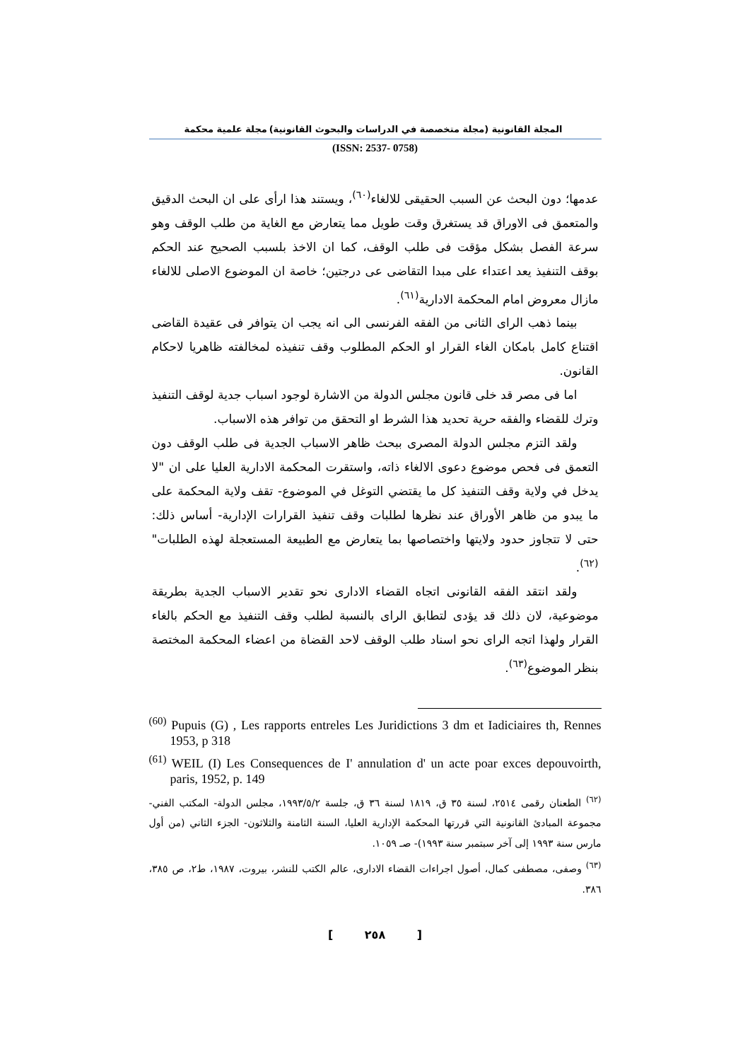المجلة القانونية (مجلة متخصصة في الدراسات والبحوث القانونية) مجلة علمية محكمة
(ISSN: 2537- 0758)
عدمها؛ دون البحث عن السبب الحقيقى للالغاء<sup>(٦٠)</sup>، ويستند هذا ارأى على ان البحث الدقيق والمتعمق فى الاوراق قد يستغرق وقت طويل مما يتعارض مع الغاية من طلب الوقف وهو سرعة الفصل بشكل مؤقت فى طلب الوقف، كما ان الاخذ بلسبب الصحيح عند الحكم بوقف التنفيذ يعد اعتداء على مبدا التقاضى عى درجتين؛ خاصة ان الموضوع الاصلى للالغاء مازال معروض امام المحكمة الادارية<sup>(٦١)</sup>.
بينما ذهب الراى الثانى من الفقه الفرنسى الى انه يجب ان يتوافر فى عقيدة القاضى اقتناع كامل بامكان الغاء القرار او الحكم المطلوب وقف تنفيذه لمخالفته ظاهريا لاحكام القانون.
اما فى مصر قد خلى قانون مجلس الدولة من الاشارة لوجود اسباب جدية لوقف التنفيذ وترك للقضاء والفقه حرية تحديد هذا الشرط او التحقق من توافر هذه الاسباب.
ولقد التزم مجلس الدولة المصرى ببحث ظاهر الاسباب الجدية فى طلب الوقف دون التعمق فى فحص موضوع دعوى الالغاء ذاته، واستقرت المحكمة الادارية العليا على ان "لا يدخل في ولاية وقف التنفيذ كل ما يقتضي التوغل في الموضوع- تقف ولاية المحكمة على ما يبدو من ظاهر الأوراق عند نظرها لطلبات وقف تنفيذ القرارات الإدارية- أساس ذلك: حتى لا تتجاوز حدود ولايتها واختصاصها بما يتعارض مع الطبيعة المستعجلة لهذه الطلبات"<sup>(٦٢)</sup>.
ولقد انتقد الفقه القانونى اتجاه القضاء الادارى نحو تقدير الاسباب الجدية بطريقة موضوعية، لان ذلك قد يؤدى لتطابق الراى بالنسبة لطلب وقف التنفيذ مع الحكم بالغاء القرار ولهذا اتجه الراى نحو اسناد طلب الوقف لاحد القضاة من اعضاء المحكمة المختصة بنظر الموضوع<sup>(٦٣)</sup>.
<sup>(60)</sup> Pupuis (G) , Les rapports entreles Les Juridictions 3 dm et Iadiciaires th, Rennes 1953, p 318
<sup>(61)</sup> WEIL (I) Les Consequences de I' annulation d' un acte poar exces depouvoirth, paris, 1952, p. 149
<sup>(٦٢)</sup> الطعنان رقمى ٢٥١٤، لسنة ٣٥ ق، ١٨١٩ لسنة ٣٦ ق، جلسة ١٩٩٣/٥/٢، مجلس الدولة- المكتب الفني- مجموعة المبادئ القانونية التي قررتها المحكمة الإدارية العليا، السنة الثامنة والثلاثون- الجزء الثاني (من أول مارس سنة ١٩٩٣ إلى آخر سبتمبر سنة ١٩٩٣)- صـ ١٠٥٩.
<sup>(٦٣)</sup> وصفى، مصطفى كمال، أصول اجراءات القضاء الادارى، عالم الكتب للنشر، بيروت، ١٩٨٧، ط٢، ص ٣٨٥، ٣٨٦.
[ ٢٥٨ ]